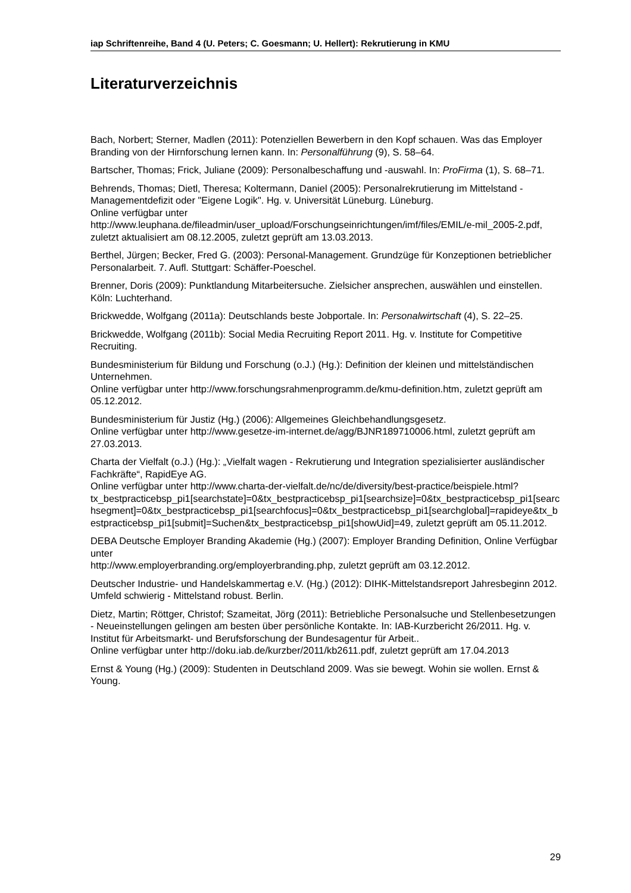iap Schriftenreihe, Band 4 (U. Peters; C. Goesmann; U. Hellert): Rekrutierung in KMU
Literaturverzeichnis
Bach, Norbert; Sterner, Madlen (2011): Potenziellen Bewerbern in den Kopf schauen. Was das Employer Branding von der Hirnforschung lernen kann. In: Personalführung (9), S. 58–64.
Bartscher, Thomas; Frick, Juliane (2009): Personalbeschaffung und -auswahl. In: ProFirma (1), S. 68–71.
Behrends, Thomas; Dietl, Theresa; Koltermann, Daniel (2005): Personalrekrutierung im Mittelstand - Managementdefizit oder "Eigene Logik". Hg. v. Universität Lüneburg. Lüneburg.
Online verfügbar unter
http://www.leuphana.de/fileadmin/user_upload/Forschungseinrichtungen/imf/files/EMIL/e-mil_2005-2.pdf, zuletzt aktualisiert am 08.12.2005, zuletzt geprüft am 13.03.2013.
Berthel, Jürgen; Becker, Fred G. (2003): Personal-Management. Grundzüge für Konzeptionen betrieblicher Personalarbeit. 7. Aufl. Stuttgart: Schäffer-Poeschel.
Brenner, Doris (2009): Punktlandung Mitarbeitersuche. Zielsicher ansprechen, auswählen und einstellen. Köln: Luchterhand.
Brickwedde, Wolfgang (2011a): Deutschlands beste Jobportale. In: Personalwirtschaft (4), S. 22–25.
Brickwedde, Wolfgang (2011b): Social Media Recruiting Report 2011. Hg. v. Institute for Competitive Recruiting.
Bundesministerium für Bildung und Forschung (o.J.) (Hg.): Definition der kleinen und mittelständischen Unternehmen.
Online verfügbar unter http://www.forschungsrahmenprogramm.de/kmu-definition.htm, zuletzt geprüft am 05.12.2012.
Bundesministerium für Justiz (Hg.) (2006): Allgemeines Gleichbehandlungsgesetz.
Online verfügbar unter http://www.gesetze-im-internet.de/agg/BJNR189710006.html, zuletzt geprüft am 27.03.2013.
Charta der Vielfalt (o.J.) (Hg.): „Vielfalt wagen - Rekrutierung und Integration spezialisierter ausländischer Fachkräfte“, RapidEye AG.
Online verfügbar unter http://www.charta-der-vielfalt.de/nc/de/diversity/best-practice/beispiele.html?tx_bestpracticebsp_pi1[searchstate]=0&tx_bestpracticebsp_pi1[searchsize]=0&tx_bestpracticebsp_pi1[searchsegment]=0&tx_bestpracticebsp_pi1[searchfocus]=0&tx_bestpracticebsp_pi1[searchglobal]=rapideye&tx_bestpracticebsp_pi1[submit]=Suchen&tx_bestpracticebsp_pi1[showUid]=49, zuletzt geprüft am 05.11.2012.
DEBA Deutsche Employer Branding Akademie (Hg.) (2007): Employer Branding Definition, Online Verfügbar unter
http://www.employerbranding.org/employerbranding.php, zuletzt geprüft am 03.12.2012.
Deutscher Industrie- und Handelskammertag e.V. (Hg.) (2012): DIHK-Mittelstandsreport Jahresbeginn 2012. Umfeld schwierig - Mittelstand robust. Berlin.
Dietz, Martin; Röttger, Christof; Szameitat, Jörg (2011): Betriebliche Personalsuche und Stellenbesetzungen - Neueinstellungen gelingen am besten über persönliche Kontakte. In: IAB-Kurzbericht 26/2011. Hg. v. Institut für Arbeitsmarkt- und Berufsforschung der Bundesagentur für Arbeit..
Online verfügbar unter http://doku.iab.de/kurzber/2011/kb2611.pdf, zuletzt geprüft am 17.04.2013
Ernst & Young (Hg.) (2009): Studenten in Deutschland 2009. Was sie bewegt. Wohin sie wollen. Ernst & Young.
29